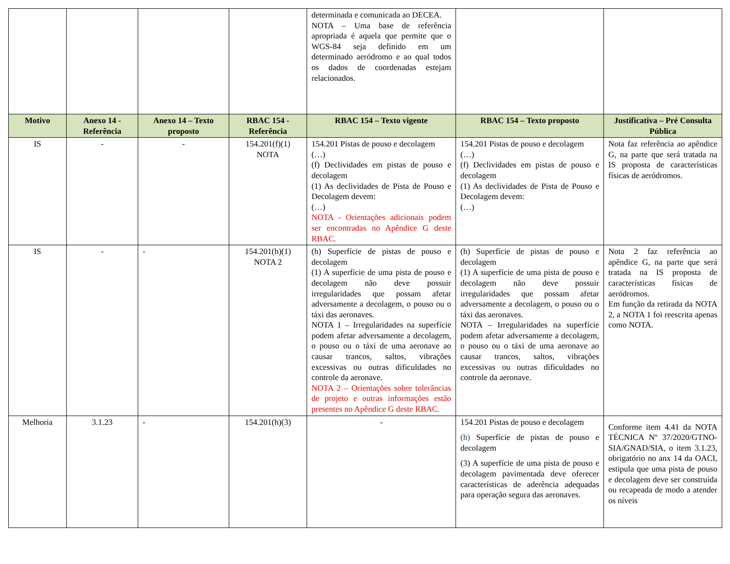| | | | | determinada e comunicada ao DECEA. NOTA – Uma base de referência apropriada é aquela que permite que o WGS-84 seja definido em um determinado aeródromo e ao qual todos os dados de coordenadas estejam relacionados. | | |
| Motivo | Anexo 14 - Referência | Anexo 14 – Texto proposto | RBAC 154 - Referência | RBAC 154 – Texto vigente | RBAC 154 – Texto proposto | Justificativa – Pré Consulta Pública |
| IS | - | - | 154.201(f)(1) NOTA | 154.201 Pistas de pouso e decolagem (…) (f) Declividades em pistas de pouso e decolagem (1) As declividades de Pista de Pouso e Decolagem devem: (…) NOTA - Orientações adicionais podem ser encontradas no Apêndice G deste RBAC. | 154.201 Pistas de pouso e decolagem (…) (f) Declividades em pistas de pouso e decolagem (1) As declividades de Pista de Pouso e Decolagem devem: (…) | Nota faz referência ao apêndice G, na parte que será tratada na IS proposta de características físicas de aeródromos. |
| IS | - | - | 154.201(h)(1) NOTA 2 | (h) Superfície de pistas de pouso e decolagem (1) A superfície de uma pista de pouso e decolagem não deve possuir irregularidades que possam afetar adversamente a decolagem, o pouso ou o táxi das aeronaves. NOTA 1 – Irregularidades na superfície podem afetar adversamente a decolagem, o pouso ou o táxi de uma aeronave ao causar trancos, saltos, vibrações excessivas ou outras dificuldades no controle da aeronave. NOTA 2 – Orientações sobre tolerâncias de projeto e outras informações estão presentes no Apêndice G deste RBAC. | (h) Superfície de pistas de pouso e decolagem (1) A superfície de uma pista de pouso e decolagem não deve possuir irregularidades que possam afetar adversamente a decolagem, o pouso ou o táxi das aeronaves. NOTA – Irregularidades na superfície podem afetar adversamente a decolagem, o pouso ou o táxi de uma aeronave ao causar trancos, saltos, vibrações excessivas ou outras dificuldades no controle da aeronave. | Nota 2 faz referência ao apêndice G, na parte que será tratada na IS proposta de características físicas de aeródromos. Em função da retirada da NOTA 2, a NOTA 1 foi reescrita apenas como NOTA. |
| Melhoria | 3.1.23 | - | 154.201(h)(3) | - | 154.201 Pistas de pouso e decolagem (h) Superfície de pistas de pouso e decolagem (3) A superfície de uma pista de pouso e decolagem pavimentada deve oferecer características de aderência adequadas para operação segura das aeronaves. | Conforme item 4.41 da NOTA TÉCNICA Nº 37/2020/GTNO-SIA/GNAD/SIA, o item 3.1.23, obrigatório no anx 14 da OACI, estipula que uma pista de pouso e decolagem deve ser construída ou recapeada de modo a atender os níveis |